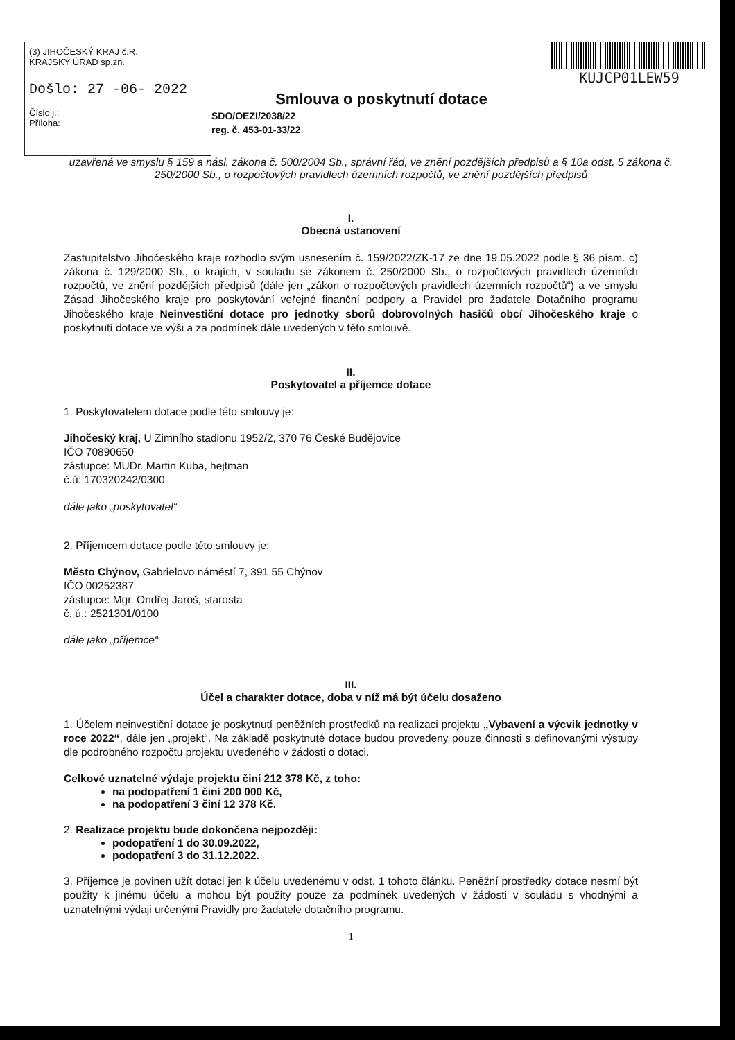(3) JIHOČESKÝ KRAJ č.R.
KRAJSKÝ ÚŘAD sp.zn.
Došlo: 27 -06- 2022
Číslo j.:
Příloha:
Smlouva o poskytnutí dotace
SDO/OEZI/2038/22
reg. č. 453-01-33/22
KUJCP01LEW59
uzavřená ve smyslu § 159 a násl. zákona č. 500/2004 Sb., správní řád, ve znění pozdějších předpisů a § 10a odst. 5 zákona č. 250/2000 Sb., o rozpočtových pravidlech územních rozpočtů, ve znění pozdějších předpisů
I.
Obecná ustanovení
Zastupitelstvo Jihočeského kraje rozhodlo svým usnesením č. 159/2022/ZK-17 ze dne 19.05.2022 podle § 36 písm. c) zákona č. 129/2000 Sb., o krajích, v souladu se zákonem č. 250/2000 Sb., o rozpočtových pravidlech územních rozpočtů, ve znění pozdějších předpisů (dále jen „zákon o rozpočtových pravidlech územních rozpočtů“) a ve smyslu Zásad Jihočeského kraje pro poskytování veřejné finanční podpory a Pravidel pro žadatele Dotačního programu Jihočeského kraje Neinvestiční dotace pro jednotky sborů dobrovolných hasičů obcí Jihočeského kraje o poskytnutí dotace ve výši a za podmínek dále uvedených v této smlouvě.
II.
Poskytovatel a příjemce dotace
1. Poskytovatelem dotace podle této smlouvy je:
Jihočeský kraj, U Zimního stadionu 1952/2, 370 76 České Budějovice
IČO 70890650
zástupce: MUDr. Martin Kuba, hejtman
č.ú: 170320242/0300
dále jako „poskytovatel“
2. Příjemcem dotace podle této smlouvy je:
Město Chýnov, Gabrielovo náměstí 7, 391 55 Chýnov
IČO 00252387
zástupce: Mgr. Ondřej Jaroš, starosta
č. ú.: 2521301/0100
dále jako „příjemce“
III.
Účel a charakter dotace, doba v níž má být účelu dosaženo
1. Účelem neinvestiční dotace je poskytnutí peněžních prostředků na realizaci projektu „Vybavení a výcvik jednotky v roce 2022“, dále jen „projekt“. Na základě poskytnuté dotace budou provedeny pouze činnosti s definovanými výstupy dle podrobného rozpočtu projektu uvedeného v žádosti o dotaci.
Celkové uznatelné výdaje projektu činí 212 378 Kč, z toho:
na podopatření 1 činí 200 000 Kč,
na podopatření 3 činí 12 378 Kč.
2. Realizace projektu bude dokončena nejpozději:
podopatření 1 do 30.09.2022,
podopatření 3 do 31.12.2022.
3. Příjemce je povinen užít dotaci jen k účelu uvedenému v odst. 1 tohoto článku. Peněžní prostředky dotace nesmí být použity k jinému účelu a mohou být použity pouze za podmínek uvedených v žádosti v souladu s vhodnými a uznatelnými výdaji určenými Pravidly pro žadatele dotačního programu.
1